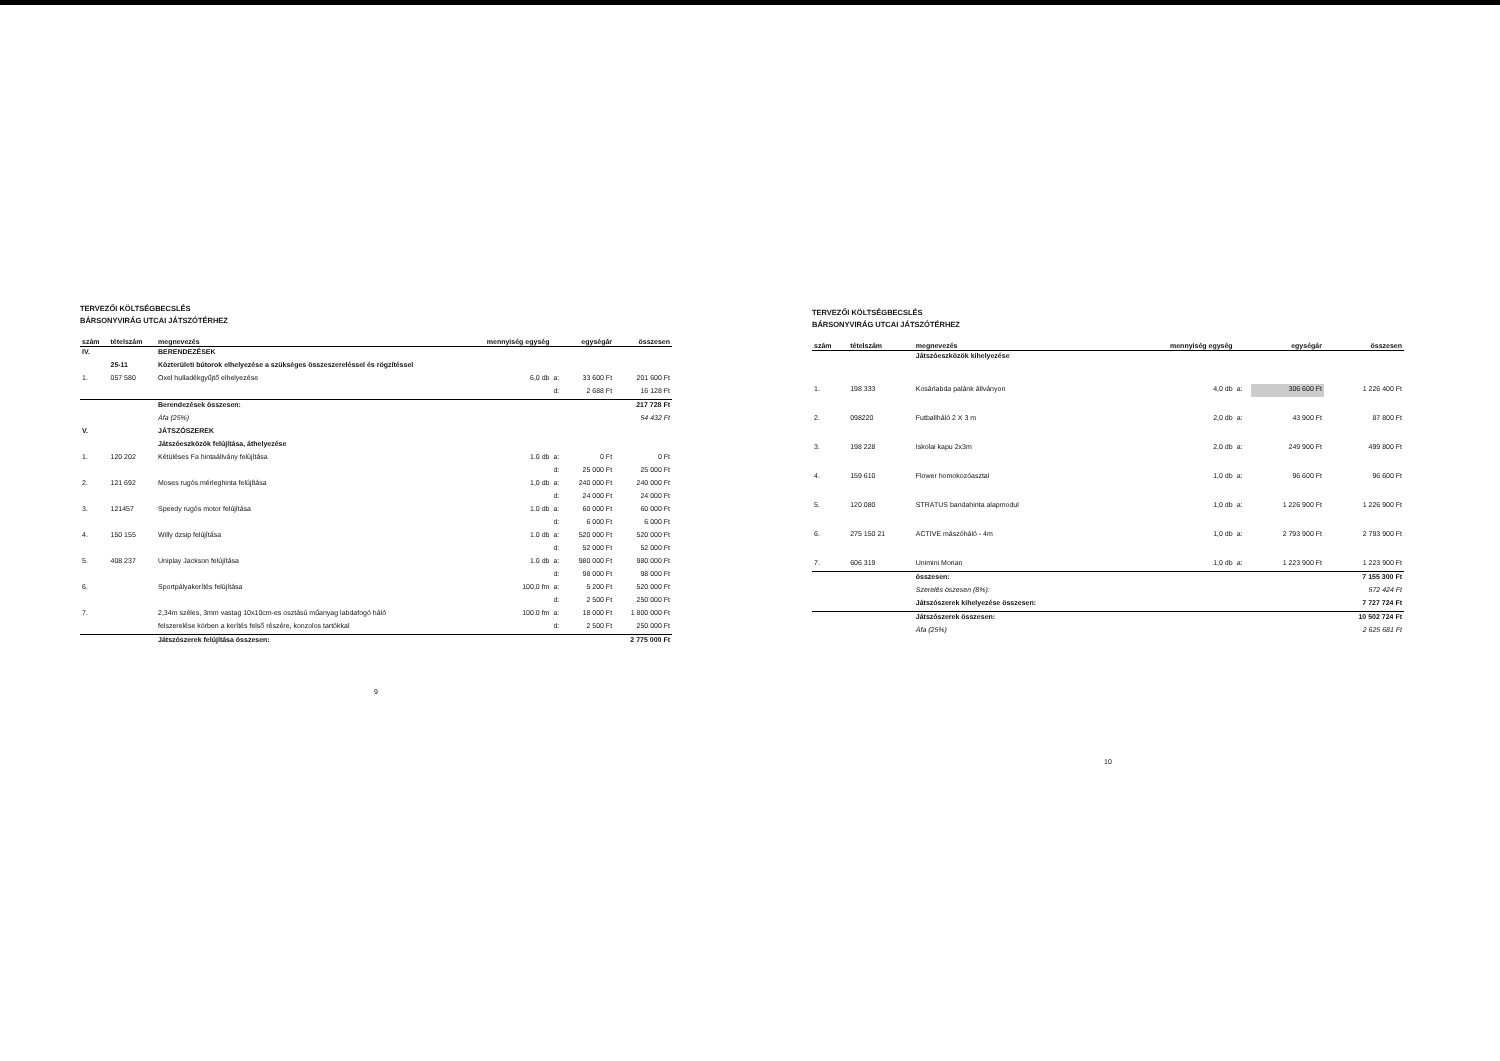TERVEZŐI KÖLTSÉGBECSLÉS
BÁRSONYVIRÁG UTCAI JÁTSZÓTÉRHEZ
| szám | tételszám | megnevezés | mennyiség egység | | egységár | összesen |
| --- | --- | --- | --- | --- | --- | --- |
| IV. | | BERENDEZÉSEK | | | | |
| | 25-11 | Közterületi bútorok elhelyezése a szükséges összeszereléssel és rögzítéssel | | | | |
| 1. | 057 580 | Oxel hulladékgyűjtő elhelyezése | 6,0 db | a: | 33 600 Ft | 201 600 Ft |
| | | | | d: | 2 688 Ft | 16 128 Ft |
| | | Berendezések összesen: | | | | 217 728 Ft |
| | | Áfa (25%) | | | | 54 432 Ft |
| V. | | JÁTSZÓSZEREK | | | | |
| | | Játszóeszközök felújítása, áthelyezése | | | | |
| 1. | 120 202 | Kétüléses Fa hintaállvány felújítása | 1.0 db | a: | 0 Ft | 0 Ft |
| | | | | d: | 25 000 Ft | 25 000 Ft |
| 2. | 121 692 | Moses rugós mérleghinta felújítása | 1,0 db | a: | 240 000 Ft | 240 000 Ft |
| | | | | d: | 24 000 Ft | 24 000 Ft |
| 3. | 121457 | Speedy rugós motor felújítása | 1.0 db | a: | 60 000 Ft | 60 000 Ft |
| | | | | d: | 6 000 Ft | 6 000 Ft |
| 4. | 150 155 | Willy dzsip felújítása | 1.0 db | a: | 520 000 Ft | 520 000 Ft |
| | | | | d: | 52 000 Ft | 52 000 Ft |
| 5. | 408 237 | Uniplay Jackson felújítása | 1.0 db | a: | 980 000 Ft | 980 000 Ft |
| | | | | d: | 98 000 Ft | 98 000 Ft |
| 6. | | Sportpályakerítés felújítása | 100,0 fm | a: | 5 200 Ft | 520 000 Ft |
| | | | | d: | 2 500 Ft | 250 000 Ft |
| 7. | | 2,34m széles, 3mm vastag 10x10cm-es osztású műanyag labdafogó háló | 100.0 fm | a: | 18 000 Ft | 1 800 000 Ft |
| | | felszerelése körben a kerítés felső részére, konzolos tartókkal | | d: | 2 500 Ft | 250 000 Ft |
| | | Játszószerek felújítása összesen: | | | | 2 775 000 Ft |
9
TERVEZŐI KÖLTSÉGBECSLÉS
BÁRSONYVIRÁG UTCAI JÁTSZÓTÉRHEZ
| szám | tételszám | megnevezés | mennyiség egység | | egységár | összesen |
| --- | --- | --- | --- | --- | --- | --- |
| | | Játszóeszközök kihelyezése | | | | |
| 1. | 198 333 | Kosárlabda palánk állványon | 4,0 db | a: | 306 600 Ft | 1 226 400 Ft |
| 2. | 098220 | Futballháló 2 X 3 m | 2,0 db | a: | 43 900 Ft | 87 800 Ft |
| 3. | 198 228 | Iskolai kapu 2x3m | 2,0 db | a: | 249 900 Ft | 499 800 Ft |
| 4. | 159 610 | Flower homokozóasztal | 1,0 db | a: | 96 600 Ft | 96 600 Ft |
| 5. | 120 080 | STRATUS bandahinta alapmodul | 1,0 db | a: | 1 226 900 Ft | 1 226 900 Ft |
| 6. | 275 150 21 | ACTIVE mászóháló - 4m | 1,0 db | a: | 2 793 900 Ft | 2 793 900 Ft |
| 7. | 606 319 | Unimini Morian | 1,0 db | a: | 1 223 900 Ft | 1 223 900 Ft |
| | | összesen: | | | | 7 155 300 Ft |
| | | Szerelés öszesen (8%): | | | | 572 424 Ft |
| | | Játszószerek kihelyezése összesen: | | | | 7 727 724 Ft |
| | | Játszószerek összesen: | | | | 10 502 724 Ft |
| | | Áfa (25%) | | | | 2 625 681 Ft |
10